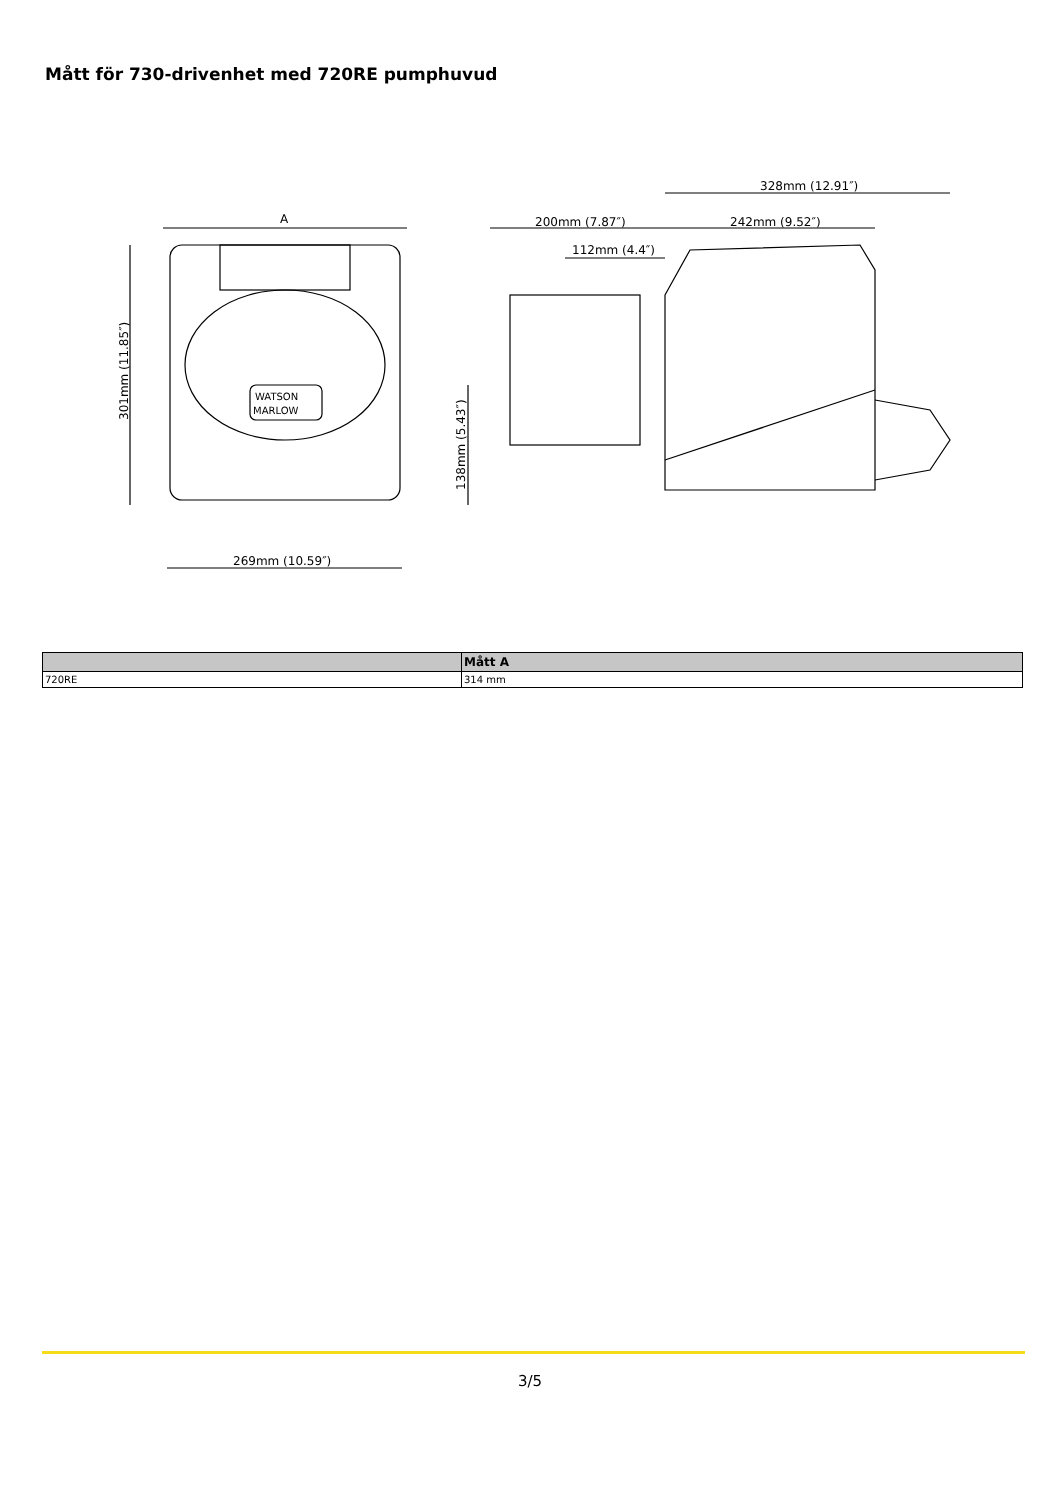Mått för 730-drivenhet med 720RE pumphuvud
A
269mm (10.59″)
301mm (11.85″)
200mm (7.87″)
242mm (9.52″)
328mm (12.91″)
112mm (4.4″)
138mm (5.43″)
WATSON
MARLOW
| | Mått A |
| --- | --- |
| 720RE | 314 mm |
3/5